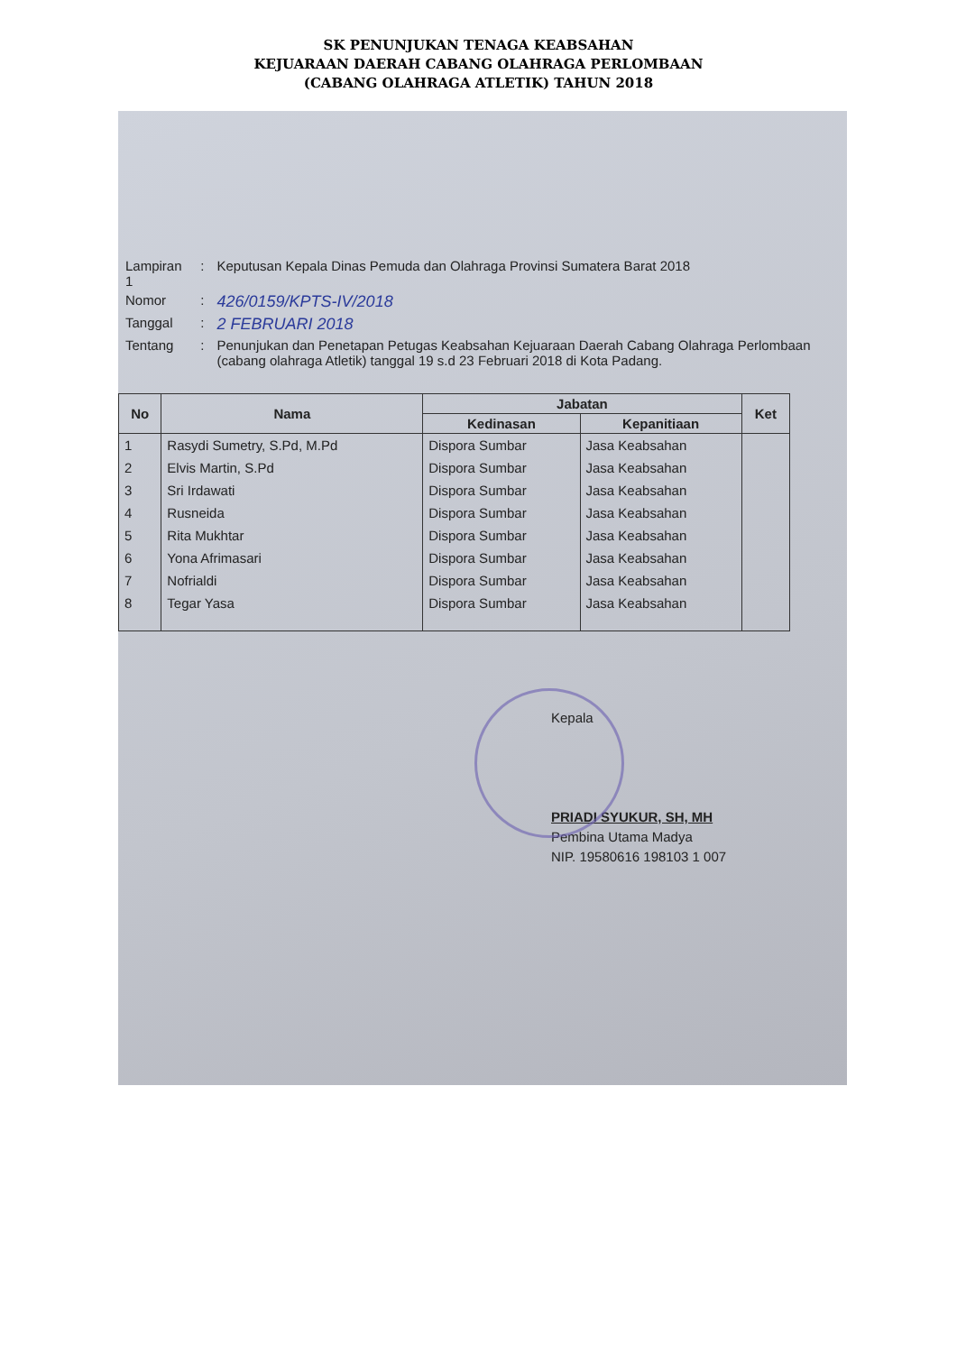SK PENUNJUKAN TENAGA KEABSAHAN
KEJUARAAN DAERAH CABANG OLAHRAGA PERLOMBAAN
(CABANG OLAHRAGA ATLETIK) TAHUN 2018
| Lampiran 1 | : | Keputusan Kepala Dinas Pemuda dan Olahraga Provinsi Sumatera Barat 2018 |
| Nomor | : | 426/0159/KPTS-IV/2018 |
| Tanggal | : | 2 FEBRUARI 2018 |
| Tentang | : | Penunjukan dan Penetapan Petugas Keabsahan Kejuaraan Daerah Cabang Olahraga Perlombaan (cabang olahraga Atletik) tanggal 19 s.d 23 Februari 2018 di Kota Padang. |
| No | Nama | Jabatan | | Ket |
| --- | --- | --- | --- | --- |
| | | Kedinasan | Kepanitiaan | |
| 1 | Rasydi Sumetry, S.Pd, M.Pd | Dispora Sumbar | Jasa Keabsahan | |
| 2 | Elvis Martin, S.Pd | Dispora Sumbar | Jasa Keabsahan | |
| 3 | Sri Irdawati | Dispora Sumbar | Jasa Keabsahan | |
| 4 | Rusneida | Dispora Sumbar | Jasa Keabsahan | |
| 5 | Rita Mukhtar | Dispora Sumbar | Jasa Keabsahan | |
| 6 | Yona Afrimasari | Dispora Sumbar | Jasa Keabsahan | |
| 7 | Nofrialdi | Dispora Sumbar | Jasa Keabsahan | |
| 8 | Tegar Yasa | Dispora Sumbar | Jasa Keabsahan | |
Kepala
PRIADI SYUKUR, SH, MH
Pembina Utama Madya
NIP. 19580616 198103 1 007